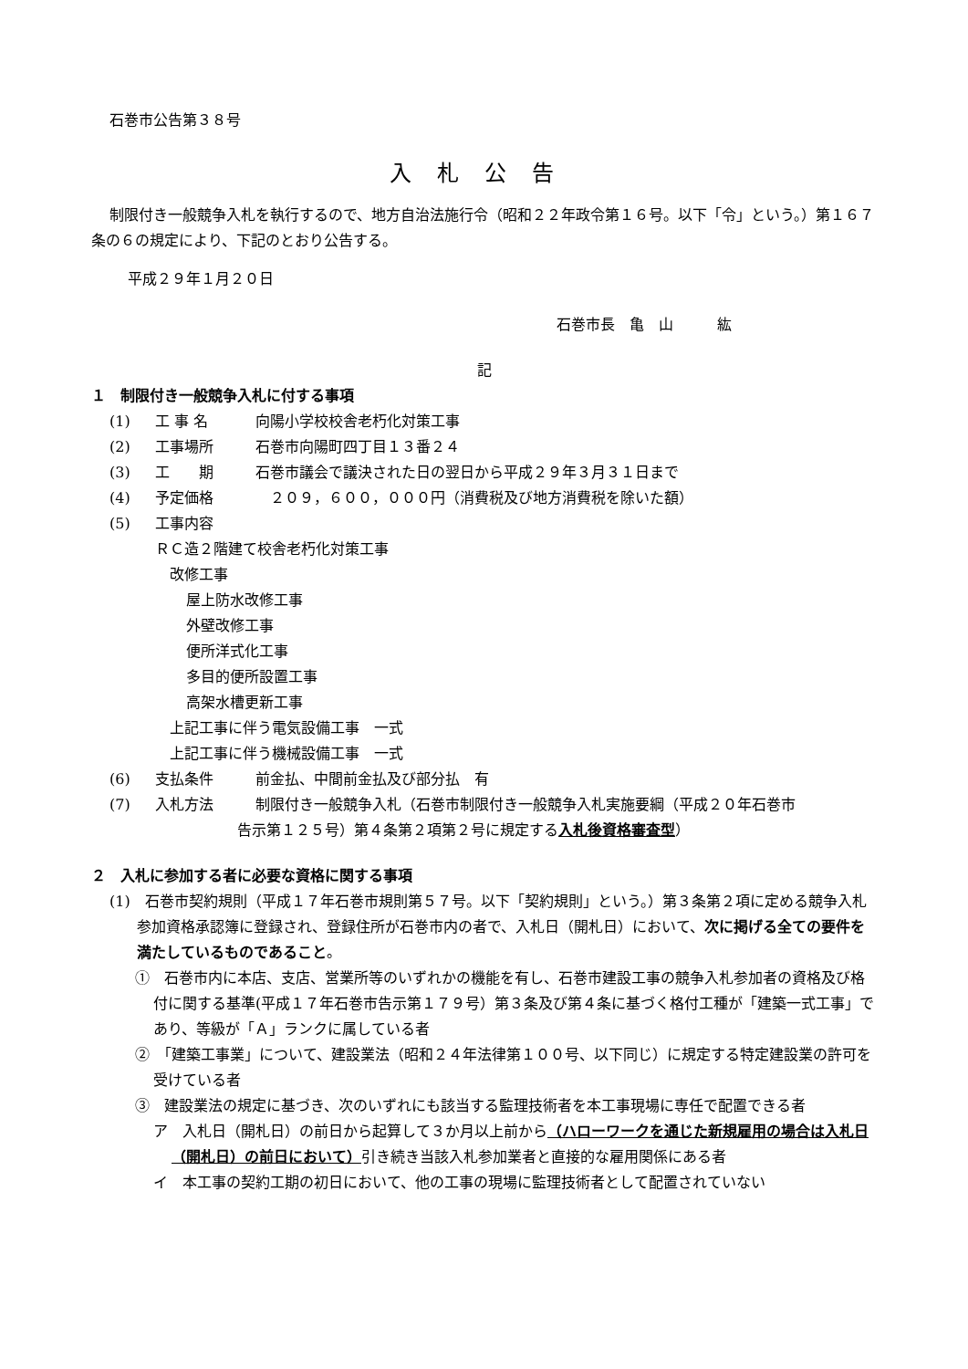石巻市公告第３８号
入札公告
制限付き一般競争入札を執行するので、地方自治法施行令（昭和２２年政令第１６号。以下「令」という。）第１６７条の６の規定により、下記のとおり公告する。
平成２９年１月２０日
石巻市長　亀　山　　　紘
記
１　制限付き一般競争入札に付する事項
(1) 工 事 名 向陽小学校校舎老朽化対策工事
(2) 工事場所 石巻市向陽町四丁目１３番２４
(3) 工　　期 石巻市議会で議決された日の翌日から平成２９年３月３１日まで
(4) 予定価格　２０９，６００，０００円（消費税及び地方消費税を除いた額）
(5) 工事内容
ＲＣ造２階建て校舎老朽化対策工事
改修工事
屋上防水改修工事
外壁改修工事
便所洋式化工事
多目的便所設置工事
高架水槽更新工事
上記工事に伴う電気設備工事　一式
上記工事に伴う機械設備工事　一式
(6) 支払条件 前金払、中間前金払及び部分払　有
(7) 入札方法 制限付き一般競争入札（石巻市制限付き一般競争入札実施要綱（平成２０年石巻市
告示第１２５号）第４条第２項第２号に規定する入札後資格審査型）
２　入札に参加する者に必要な資格に関する事項
(1)　石巻市契約規則（平成１７年石巻市規則第５７号。以下「契約規則」という。）第３条第２項に定める競争入札参加資格承認簿に登録され、登録住所が石巻市内の者で、入札日（開札日）において、次に掲げる全ての要件を満たしているものであること。
①　石巻市内に本店、支店、営業所等のいずれかの機能を有し、石巻市建設工事の競争入札参加者の資格及び格付に関する基準(平成１７年石巻市告示第１７９号）第３条及び第４条に基づく格付工種が「建築一式工事」であり、等級が「Ａ」ランクに属している者
②　「建築工事業」について、建設業法（昭和２４年法律第１００号、以下同じ）に規定する特定建設業の許可を受けている者
③　建設業法の規定に基づき、次のいずれにも該当する監理技術者を本工事現場に専任で配置できる者
ア　入札日（開札日）の前日から起算して３か月以上前から（ハローワークを通じた新規雇用の場合は入札日（開札日）の前日において）引き続き当該入札参加業者と直接的な雇用関係にある者
イ　本工事の契約工期の初日において、他の工事の現場に監理技術者として配置されていない